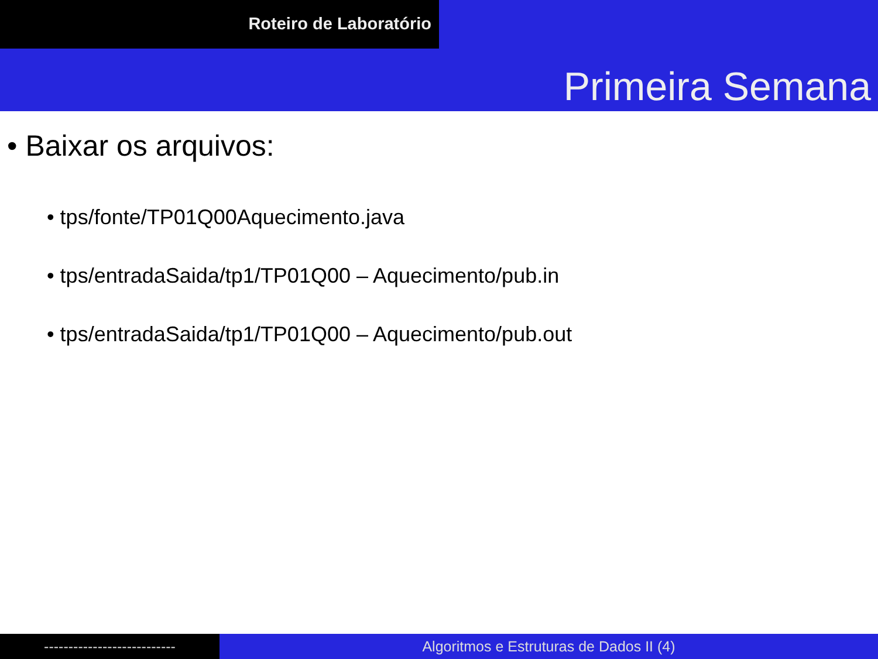Roteiro de Laboratório
Primeira Semana
• Baixar os arquivos:
• tps/fonte/TP01Q00Aquecimento.java
• tps/entradaSaida/tp1/TP01Q00 – Aquecimento/pub.in
• tps/entradaSaida/tp1/TP01Q00 – Aquecimento/pub.out
---------------------------
Algoritmos e Estruturas de Dados II (4)